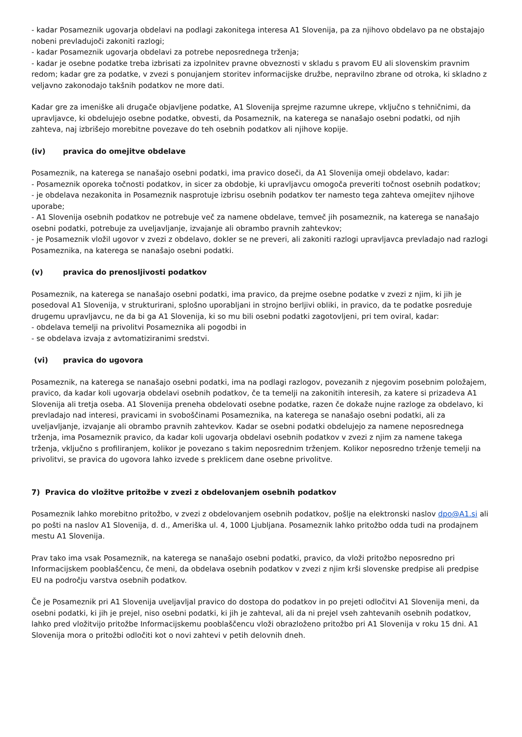- kadar Posameznik ugovarja obdelavi na podlagi zakonitega interesa A1 Slovenija, pa za njihovo obdelavo pa ne obstajajo nobeni prevladujoči zakoniti razlogi;
- kadar Posameznik ugovarja obdelavi za potrebe neposrednega trženja;
- kadar je osebne podatke treba izbrisati za izpolnitev pravne obveznosti v skladu s pravom EU ali slovenskim pravnim redom; kadar gre za podatke, v zvezi s ponujanjem storitev informacijske družbe, nepravilno zbrane od otroka, ki skladno z veljavno zakonodajo takšnih podatkov ne more dati.
Kadar gre za imeniške ali drugače objavljene podatke, A1 Slovenija sprejme razumne ukrepe, vključno s tehničnimi, da upravljavce, ki obdelujejo osebne podatke, obvesti, da Posameznik, na katerega se nanašajo osebni podatki, od njih zahteva, naj izbrišejo morebitne povezave do teh osebnih podatkov ali njihove kopije.
(iv) pravica do omejitve obdelave
Posameznik, na katerega se nanašajo osebni podatki, ima pravico doseči, da A1 Slovenija omeji obdelavo, kadar:
- Posameznik oporeka točnosti podatkov, in sicer za obdobje, ki upravljavcu omogoča preveriti točnost osebnih podatkov;
- je obdelava nezakonita in Posameznik nasprotuje izbrisu osebnih podatkov ter namesto tega zahteva omejitev njihove uporabe;
- A1 Slovenija osebnih podatkov ne potrebuje več za namene obdelave, temveč jih posameznik, na katerega se nanašajo osebni podatki, potrebuje za uveljavljanje, izvajanje ali obrambo pravnih zahtevkov;
- je Posameznik vložil ugovor v zvezi z obdelavo, dokler se ne preveri, ali zakoniti razlogi upravljavca prevladajo nad razlogi Posameznika, na katerega se nanašajo osebni podatki.
(v) pravica do prenosljivosti podatkov
Posameznik, na katerega se nanašajo osebni podatki, ima pravico, da prejme osebne podatke v zvezi z njim, ki jih je posedoval A1 Slovenija, v strukturirani, splošno uporabljani in strojno berljivi obliki, in pravico, da te podatke posreduje drugemu upravljavcu, ne da bi ga A1 Slovenija, ki so mu bili osebni podatki zagotovljeni, pri tem oviral, kadar:
- obdelava temelji na privolitvi Posameznika ali pogodbi in
- se obdelava izvaja z avtomatiziranimi sredstvi.
(vi) pravica do ugovora
Posameznik, na katerega se nanašajo osebni podatki, ima na podlagi razlogov, povezanih z njegovim posebnim položajem, pravico, da kadar koli ugovarja obdelavi osebnih podatkov, če ta temelji na zakonitih interesih, za katere si prizadeva A1 Slovenija ali tretja oseba. A1 Slovenija preneha obdelovati osebne podatke, razen če dokaže nujne razloge za obdelavo, ki prevladajo nad interesi, pravicami in svoboščinami Posameznika, na katerega se nanašajo osebni podatki, ali za uveljavljanje, izvajanje ali obrambo pravnih zahtevkov. Kadar se osebni podatki obdelujejo za namene neposrednega trženja, ima Posameznik pravico, da kadar koli ugovarja obdelavi osebnih podatkov v zvezi z njim za namene takega trženja, vključno s profiliranjem, kolikor je povezano s takim neposrednim trženjem. Kolikor neposredno trženje temelji na privolitvi, se pravica do ugovora lahko izvede s preklicem dane osebne privolitve.
7) Pravica do vložitve pritožbe v zvezi z obdelovanjem osebnih podatkov
Posameznik lahko morebitno pritožbo, v zvezi z obdelovanjem osebnih podatkov, pošlje na elektronski naslov dpo@A1.si ali po pošti na naslov A1 Slovenija, d. d., Ameriška ul. 4, 1000 Ljubljana. Posameznik lahko pritožbo odda tudi na prodajnem mestu A1 Slovenija.
Prav tako ima vsak Posameznik, na katerega se nanašajo osebni podatki, pravico, da vloži pritožbo neposredno pri Informacijskem pooblaščencu, če meni, da obdelava osebnih podatkov v zvezi z njim krši slovenske predpise ali predpise EU na področju varstva osebnih podatkov.
Če je Posameznik pri A1 Slovenija uveljavljal pravico do dostopa do podatkov in po prejeti odločitvi A1 Slovenija meni, da osebni podatki, ki jih je prejel, niso osebni podatki, ki jih je zahteval, ali da ni prejel vseh zahtevanih osebnih podatkov, lahko pred vložitvijo pritožbe Informacijskemu pooblaščencu vloži obrazloženo pritožbo pri A1 Slovenija v roku 15 dni. A1 Slovenija mora o pritožbi odločiti kot o novi zahtevi v petih delovnih dneh.